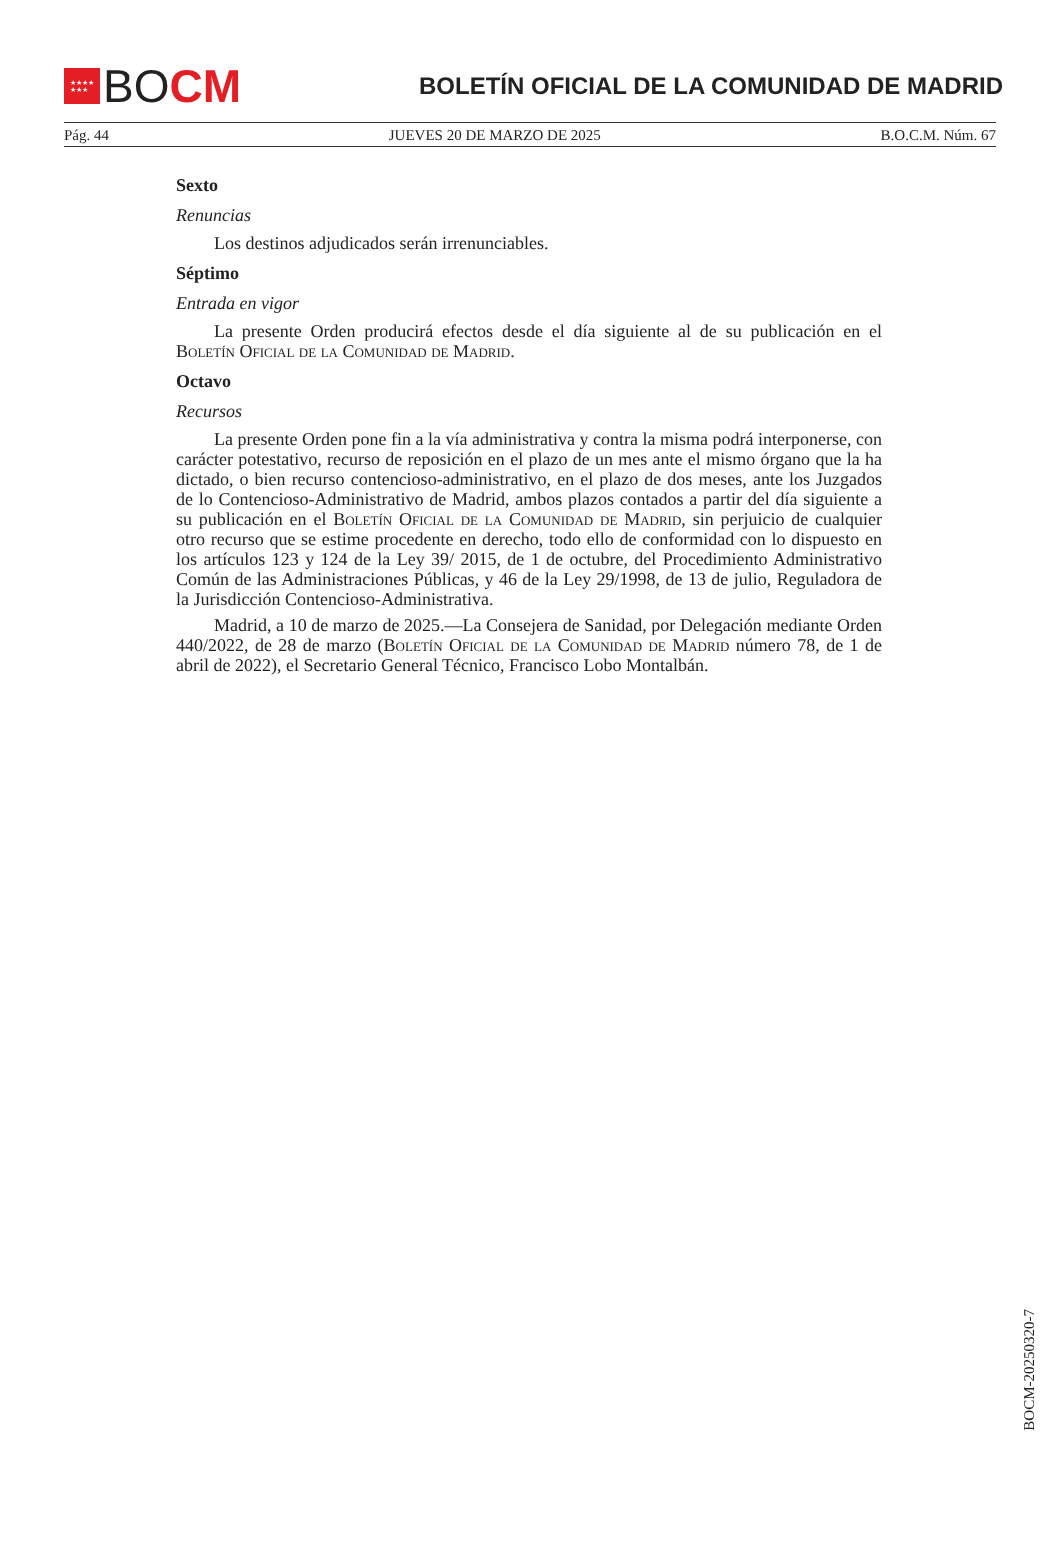★★★★
★★★
BO CM
BOLETÍN OFICIAL DE LA COMUNIDAD DE MADRID
Pág. 44 JUEVES 20 DE MARZO DE 2025 B.O.C.M. Núm. 67
Sexto
Renuncias
Los destinos adjudicados serán irrenunciables.
Séptimo
Entrada en vigor
La presente Orden producirá efectos desde el día siguiente al de su publicación en el Boletín Oficial de la Comunidad de Madrid.
Octavo
Recursos
La presente Orden pone fin a la vía administrativa y contra la misma podrá interponerse, con carácter potestativo, recurso de reposición en el plazo de un mes ante el mismo órgano que la ha dictado, o bien recurso contencioso-administrativo, en el plazo de dos meses, ante los Juzgados de lo Contencioso-Administrativo de Madrid, ambos plazos contados a partir del día siguiente a su publicación en el Boletín Oficial de la Comunidad de Madrid, sin perjuicio de cualquier otro recurso que se estime procedente en derecho, todo ello de conformidad con lo dispuesto en los artículos 123 y 124 de la Ley 39/ 2015, de 1 de octubre, del Procedimiento Administrativo Común de las Administraciones Públicas, y 46 de la Ley 29/1998, de 13 de julio, Reguladora de la Jurisdicción Contencioso-Administrativa.
Madrid, a 10 de marzo de 2025.—La Consejera de Sanidad, por Delegación mediante Orden 440/2022, de 28 de marzo (Boletín Oficial de la Comunidad de Madrid número 78, de 1 de abril de 2022), el Secretario General Técnico, Francisco Lobo Montalbán.
BOCM-20250320-7